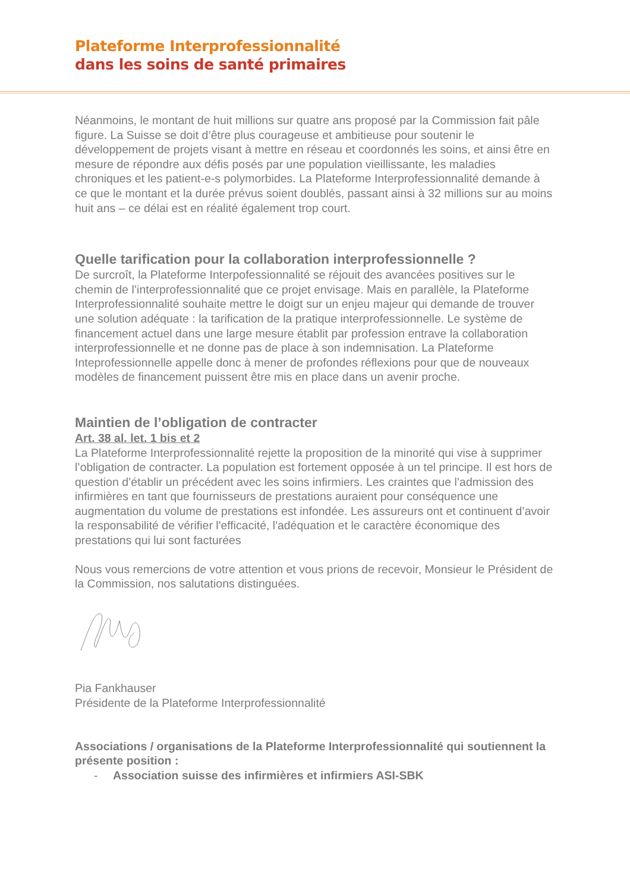Plateforme Interprofessionnalité
dans les soins de santé primaires
Néanmoins, le montant de huit millions sur quatre ans proposé par la Commission fait pâle figure. La Suisse se doit d’être plus courageuse et ambitieuse pour soutenir le développement de projets visant à mettre en réseau et coordonnés les soins, et ainsi être en mesure de répondre aux défis posés par une population vieillissante, les maladies chroniques et les patient-e-s polymorbides. La Plateforme Interprofessionnalité demande à ce que le montant et la durée prévus soient doublés, passant ainsi à 32 millions sur au moins huit ans – ce délai est en réalité également trop court.
Quelle tarification pour la collaboration interprofessionnelle ?
De surcroît, la Plateforme Interpofessionnalité se réjouit des avancées positives sur le chemin de l’interprofessionnalité que ce projet envisage. Mais en parallèle, la Plateforme Interprofessionnalité souhaite mettre le doigt sur un enjeu majeur qui demande de trouver une solution adéquate : la tarification de la pratique interprofessionnelle. Le système de financement actuel dans une large mesure établit par profession entrave la collaboration interprofessionnelle et ne donne pas de place à son indemnisation. La Plateforme Inteprofessionnelle appelle donc à mener de profondes réflexions pour que de nouveaux modèles de financement puissent être mis en place dans un avenir proche.
Maintien de l’obligation de contracter
Art. 38 al. let. 1 bis et 2
La Plateforme Interprofessionnalité rejette la proposition de la minorité qui vise à supprimer l’obligation de contracter. La population est fortement opposée à un tel principe. Il est hors de question d’établir un précédent avec les soins infirmiers. Les craintes que l’admission des infirmières en tant que fournisseurs de prestations auraient pour conséquence une augmentation du volume de prestations est infondée. Les assureurs ont et continuent d’avoir la responsabilité de vérifier l'efficacité, l'adéquation et le caractère économique des prestations qui lui sont facturées
Nous vous remercions de votre attention et vous prions de recevoir, Monsieur le Président de la Commission, nos salutations distinguées.
Pia Fankhauser
Présidente de la Plateforme Interprofessionnalité
Associations / organisations de la Plateforme Interprofessionnalité qui soutiennent la présente position :
- Association suisse des infirmières et infirmiers ASI-SBK